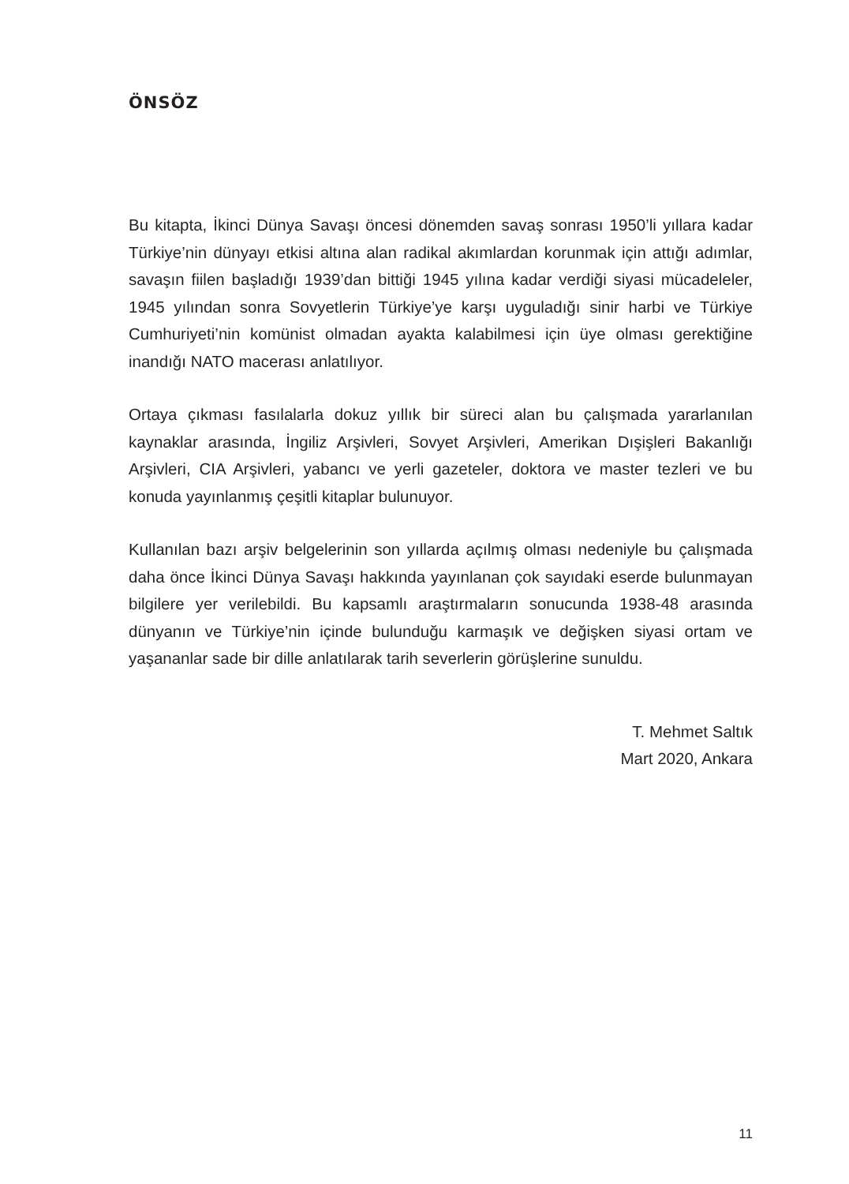ÖNSÖZ
Bu kitapta, İkinci Dünya Savaşı öncesi dönemden savaş sonrası 1950’li yıllara kadar Türkiye’nin dünyayı etkisi altına alan radikal akımlardan korunmak için attığı adımlar, savaşın fiilen başladığı 1939’dan bittiği 1945 yılına kadar verdiği siyasi mücadeleler, 1945 yılından sonra Sovyetlerin Türkiye’ye karşı uyguladığı sinir harbi ve Türkiye Cumhuriyeti’nin komünist olmadan ayakta kalabilmesi için üye olması gerektiğine inandığı NATO macerası anlatılıyor.
Ortaya çıkması fasılalarla dokuz yıllık bir süreci alan bu çalışmada yararlanılan kaynaklar arasında, İngiliz Arşivleri, Sovyet Arşivleri, Amerikan Dışişleri Bakanlığı Arşivleri, CIA Arşivleri, yabancı ve yerli gazeteler, doktora ve master tezleri ve bu konuda yayınlanmış çeşitli kitaplar bulunuyor.
Kullanılan bazı arşiv belgelerinin son yıllarda açılmış olması nedeniyle bu çalışmada daha önce İkinci Dünya Savaşı hakkında yayınlanan çok sayıdaki eserde bulunmayan bilgilere yer verilebildi. Bu kapsamlı araştırmaların sonucunda 1938-48 arasında dünyanın ve Türkiye’nin içinde bulunduğu karmaşık ve değişken siyasi ortam ve yaşananlar sade bir dille anlatılarak tarih severlerin görüşlerine sunuldu.
T. Mehmet Saltık
Mart 2020, Ankara
11